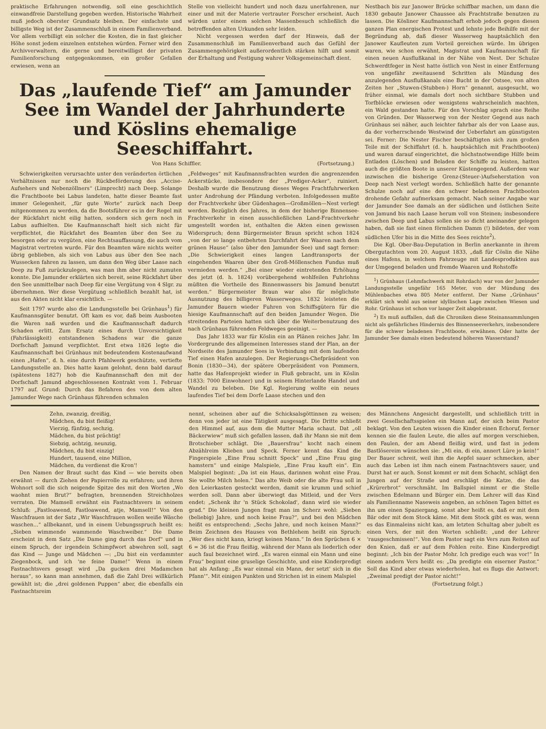praktische Erfahrungen notwendig, soll eine geschichtlich einwandfreie Darstellung gegeben werden. Historische Wahrheit muß jedoch oberster Grundsatz bleiben. Der einfachste und billigste Weg ist der Zusammenschluß in einem Familienverband. Vor allem verbilligt ein solcher die Kosten, die in fast gleicher Höhe sonst jedem einzelnen entstehen würden. Ferner wird den Archivverwaltern, die gerne und bereitwilligst der privaten Familienforschung entgegenkommen, ein großer Gefallen erwiesen, wenn an
Stelle von vielleicht hundert und noch dazu unerfahrenen, nur einer und mit der Materie vertrauter Forscher erscheint. Auch würden unter einem solchen Massenbesuch schließlich die betreffenden alten Urkunden sehr leiden.
Nicht vergessen werden darf der Hinweis, daß der Zusammenschluß im Familienverband auch das Gefühl der Zusammengehörigkeit außerordentlich stärken hilft und somit der Erhaltung und Festigung wahrer Volksgemeinschaft dient.
Das „laufende Tief“ am Jamunder See im Wandel der Jahrhunderte und Köslins ehemalige Seeschiffahrt.
Von Hans Schiffler. (Fortsetzung.)
Schwierigkeiten verursachte unter den veränderten örtlichen Verhältnissen nur noch die Rückbeförderung des „Accise-Aufsehers und Nebenzöllners“ (Limprecht) nach Deep. Solange die Frachtboote bei Labus landeten, hatte dieser Beamte fast immer Gelegenheit, „für gute Worte“ zurück nach Deep mitgenommen zu werden, da die Bootsführer es in der Regel mit der Rückfahrt nicht eilig hatten, sondern sich gern noch in Labus aufhielten. Die Kaufmannschaft hielt sich nicht für verpflichtet, die Rückfahrt des Beamten über den See zu besorgen oder zu vergüten, eine Rechtsauffassung, die auch vom Magistrat vertreten wurde. Für den Beamten wäre nichts weiter übrig geblieben, als sich von Labus aus über den See nach Wussecken fahren zu lassen, um dann den Weg über Laase nach Deep zu Fuß zurückzulegen, was man ihm aber nicht zumuten konnte. Die Jamunder erklärten sich bereit, seine Rückfahrt über den See unmittelbar nach Deep für eine Vergütung von 4 Slgr. zu übernehmen. Wer diese Vergütung schließlich bezahlt hat, ist aus den Akten nicht klar ersichtlich. —
Seit 1797 wurde also die Landungsstelle bei Grünhaus<sup>1</sup>) für Kaufmannsgüter benutzt. Oft kam es vor, daß beim Ausbooten die Waren naß wurden und die Kaufmannschaft dadurch Schaden erlitt. Zum Ersatz eines durch Unvorsichtigkeit (Fahrlässigkeit) entstandenen Schadens war die ganze Dorfschaft Jamund verpflichtet. Erst etwa 1826 legte die Kaufmannschaft bei Grünhaus mit bedeutendem Kostenaufwand einen „Hafen“, d. h. eine durch Pfahlwerk geschützte, vertiefte Landungsstelle an. Dies hatte kaum gelohnt, denn bald darauf (spätestens 1827) hob die Kaufmannschaft den mit der Dorfschaft Jamund abgeschlossenen Kontrakt vom 1. Februar 1797 auf. Grund: Durch das Befahren des von dem alten Jamunder Wege nach Grünhaus führenden schmalen
„Feldweges“ mit Kaufmannsfrachten wurden die angrenzenden Ackerstücke, insbesondere der „Prediger-Acker“, ruiniert. Deshalb wurde die Benutzung dieses Weges Frachtfuhrwerken unter Androhung der Pfändung verboten. Infolgedessen mußte der Frachtverkehr über Güdenhagen—Großmöllen—Nest verlegt werden. Bezüglich des Jahres, in dem der bisherige Binnensee-Frachtverkehr in einen ausschließlichen Land-Frachtverkehr umgestellt worden ist, enthalten die Akten einen gewissen Widerspruch; denn Bürgermeister Braun spricht schon 1824 „von der so lange entbehrten Durchfahrt der Waaren nach dem grünen Hause“ (also über den Jamunder See) und sagt ferner: „Die Schwierigkeit eines langen Landtransports der eingehenden Waaren über den Groß-Möllenschen Fundus muß vermieden werden.“ „Bei einer wieder eintretenden Erhöhung des jetzt (d. h. 1824) vorübergehend wohlfeilen Fuhrlohns müßten die Vortheile des Binnenwassers bis Jamund benutzt werden.“ Bürgermeister Braun war also für möglichste Ausnutzung des billigeren Wasserweges. 1832 leisteten die Jamunder Bauern wieder Fuhren von Schiffsgütern für die hiesige Kaufmannschaft auf den beiden Jamunder Wegen. Die streitenden Parteien hatten sich über die Weiterbenutzung des nach Grünhaus führenden Feldweges geeinigt. —
Das Jahr 1833 war für Köslin ein an Plänen reiches Jahr. Im Vordergrunde des allgemeinen Interesses stand der Plan, an der Nordseite des Jamunder Sees in Verbindung mit dem laufenden Tief einen Hafen anzulegen. Der Regierungs-Chefpräsident von Bonin (1830—34), der spätere Oberpräsident von Pommern, hatte das Hafenprojekt wieder in Fluß gebracht, um in Köslin (1833: 7000 Einwohner) und in seinem Hinterlande Handel und Wandel zu beleben. Die Kgl. Regierung wollte ein neues laufendes Tief bei dem Dorfe Laase stechen und den
Nestbach bis zur Janower Brücke schiffbar machen, um dann die 1830 gebaute Janower Chaussee als Frachtstraße benutzen zu lassen. Die Kösliner Kaufmannschaft erhob jedoch gegen diesen ganzen Plan energischen Protest und lehnte jede Beihilfe mit der Begründung ab, daß dieser Wasserweg hauptsächlich den Janower Kaufleuten zum Vorteil gereichen würde. Im übrigen waren, wie schon erwähnt, Magistrat und Kaufmannschaft für einen neuen Ausflußkanal in der Nähe von Nest. Der Schulze Schwerdtfeger in Nest hatte östlich von Nest in einer Entfernung von ungefähr zweitausend Schritten als Mündung des anzulegenden Ausflußkanals eine Bucht in der Ostsee, von alten Zeiten her „Stuwen-(Stubben-) Horn“ genannt, ausgesucht, wo früher einmal, wie damals dort noch sichtbare Stubben und Torfblöcke erwiesen oder wenigstens wahrscheinlich machten, ein Wald gestanden hatte. Für den Vorschlag sprach eine Reihe von Gründen. Der Wasserweg von der Nester Gegend aus nach Grünhaus sei näher, auch leichter fahrbar als der von Laase aus, da der vorherrschende Westwind der Ueberfahrt am günstigsten sei. Ferner: Die Nester Fischer beschäftigten sich zum großen Teile mit der Schiffahrt (d. h. hauptsächlich mit Frachtbooten) und waren darauf eingerichtet, die höchstnotwendige Hilfe beim Entladen (Löschen) und Beladen der Schiffe zu leisten, hatten auch die größten Boote in unserer Küstengegend. Außerdem war inzwischen die bisherige Grenz-(Steuer-)Aufseherstation von Deep nach Nest verlegt worden. Schließlich hatte der genannte Schulze noch auf eine den schwer beladenen Frachtbooten drohende Gefahr aufmerksam gemacht. Nach seiner Angabe war der Jamunder See damals an der südlichen und östlichen Seite von Jamund bis nach Laase herum voll von Steinen; insbesondere zwischen Deep und Labus sollen sie so dicht aneinander gelegen haben, daß sie fast einen förmlichen Damm (!) bildeten, der vom südlichen Ufer bis in die Mitte des Sees reichte<sup>2</sup>).
Die Kgl. Ober-Bau-Deputation in Berlin anerkannte in ihrem Obergutachten vom 20. August 1833, „daß für Cöslin die Nähe eines Hafens, in welchem Fahrzeuge mit Landesprodukten aus der Umgegend beladen und fremde Waaren und Rohstoffe
<sup>1</sup>) Grünhaus (Lehmfachwerk mit Rohrdach) war von der Jamunder Landungsstelle ungefähr 165 Meter, von der Mündung des Mühlenbaches etwa 805 Meter entfernt. Der Name „Grünhaus“ erklärt sich wohl aus seiner idyllischen Lage zwischen Wiesen und Rohr. Grünhaus ist schon vor langer Zeit abgebrannt.
<sup>2</sup>) Es muß auffallen, daß die Chroniken diese Steinansammlungen nicht als gefährliches Hindernis des Binnenseeverkehrs, insbesondere für die schwer beladenen Frachtboote, erwähnen. Oder hatte der Jamunder See damals einen bedeutend höheren Wasserstand?
Zehn, zwanzig, dreißig,
Mädchen, du bist fleißig!
Vierzig, fünfzig, sechzig,
Mädchen, du bist prächtig!
Siebzig, achtzig, neunzig,
Mädchen, du bist einzig!
Hundert, tausend, eine Million,
Mädchen, du verdienst die Kron'!
Den Namen der Braut sucht das Kind — wie bereits oben erwähnt — durch Ziehen der Papierrolle zu erfahren; und ihren Wohnort soll die sich neigende Spitze des mit den Worten „Wo waohnt mien Brut?“ befragten, brennenden Streichholzes verraten. Die Mamsell erwähnt ein Fastnachtsvers in seinem Schluß: „Fastloawend, Fastloawend, atje, Mamsell!“ Von den Waschfrauen ist der Satz „Wir Waschfrauen wollen weiße Wäsche waschen...“ allbekannt, und in einem Uebungsspruch heißt es: „Sieben wimmende wammende Waschweiber.“ Die Dame erscheint in dem Satz „Die Dame ging durch das Dorf“ und in einem Spruch, der irgendein Schimpfwort abwehren soll, sagt das Kind — Junge und Mädchen —: „Du bist ein verdammter Ziegenbock, und ich 'ne feine Dame!“ Wenn in einem Fastnachtsvers gesagt wird „Da gucken drei Madamchen heraus“, so kann man annehmen, daß die Zahl Drei willkürlich gewählt ist; die „drei goldenen Puppen“ aber, die ebenfalls ein Fastnachtsreim
nennt, scheinen aber auf die Schicksalsgöttinnen zu weisen; denn von jeder ist eine Tätigkeit ausgesagt. Die Dritte schließt den Himmel auf, aus dem die Mutter Maria schaut. Dat „oll Bäckerwiew“ muß sich gefallen lassen, daß ihr Mann sie mit dem Brotschieber schlägt. Die „Bauersfrau“ kocht nach einem Abzählreim Klieben und Speck. Ferner kennt das Kind die Fingerspiele „Eine Frau schnitt Speck“ und „Eine Frau ging hamstern“ und einige Malspiele, „Eine Frau kauft ein“. Ein Malspiel beginnt: „Da ist ein Haus, darinnen wohnt eine Frau. Sie wollte Milch holen.“ Das alte Weib oder die alte Frau soll in den Leierkasten gesteckt werden, damit sie krumm und schief werden soll. Dann aber überwiegt das Mitleid, und der Vers endet: „Schenk ihr 'n Stück Schokolad', dann wird sie wieder grad.“ Die kleinen Jungen fragt man im Scherz wohl: „Sieben (beliebig) Jahre, und noch keine Frau?“, und bei den Mädchen heißt es entsprechend: „Sechs Jahre, und noch keinen Mann?“ Beim Zeichnen des Hauses von Bethlehem heißt ein Spruch: „Wer dies nicht kann, kriegt keinen Mann.“ In den Sprüchen 6 × 6 = 36 ist die Frau fleißig, während der Mann als liederlich oder auch faul bezeichnet wird. „Es waren einmal ein Mann und eine Frau“ beginnt eine gruselige Geschichte, und eine Kinderpredigt hat als Anfang: „Es war einmal ein Mann, der setzt' sich in die Pfann'“. Mit einigen Punkten und Strichen ist in einem Malspiel
des Männchens Angesicht dargestellt, und schließlich tritt in zwei Gesellschaftsspielen ein Mann auf, der sich beim Pastor beklagt. Von den Leuten wissen die Kinder einen Echoruf, ferner kennen sie die faulen Leute, die alles auf morgen verschieben, den Faulen, der am Abend fleißig wird, und fast in jedem Bastlösereim wünschen sie: „Mi ein, di ein, annert Lüre jo kein!“ Der Bauer schreit, weil ihm die Aepfel sauer schmecken, aber auch das Leben ist ihm nach einem Fastnachtsvers sauer, und Durst hat er auch. Sonst kommt er mit dem Schacht, schlägt den Jungen auf der Straße und erschlägt die Katze, die das „Krürerbrot“ verschmäht. Im Ballspiel nimmt er die Stelle zwischen Edelmann und Bürger ein. Dem Lehrer will das Kind als Familienname Naseweis angeben, an schönen Tagen bittet es ihn um einen Spaziergang, sonst aber heißt es, daß er mit dem Bär oder mit dem Stock käme. Mit dem Stock gibt es was, wenn es das Einmaleins nicht kan, am letzten Schultag aber jubelt es einen Vers, der mit den Worten schließt: „und der Lehrer 'rausgeschmissen!“. Von dem Pastor sagt ein Vers zum Reiten auf den Knien, daß er auf dem Fohlen reite. Eine Kinderpredigt beginnt: „Ich bin der Pastor Mohr. Ich predige euch was vor!“ In einem andern Vers heißt es: „Da predigte ein eiserner Pastor.“ Soll das Kind aber etwas wiederholen, hat es flugs die Antwort: „Zweimal predigt der Pastor nicht!“
(Fortsetzung folgt.)